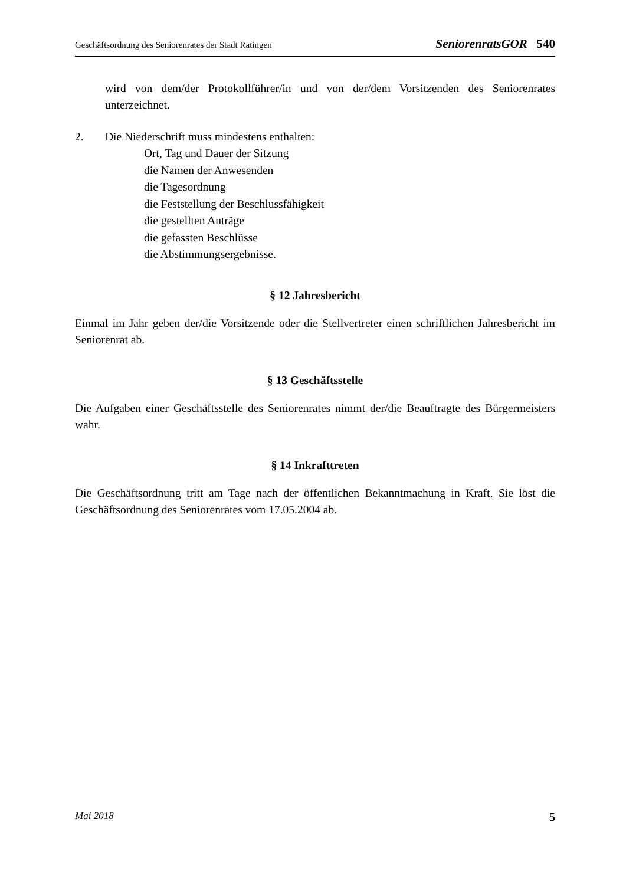Geschäftsordnung des Seniorenrates der Stadt Ratingen SeniorenratsGOR 540
wird von dem/der Protokollführer/in und von der/dem Vorsitzenden des Seniorenrates unterzeichnet.
2. Die Niederschrift muss mindestens enthalten:
Ort, Tag und Dauer der Sitzung
die Namen der Anwesenden
die Tagesordnung
die Feststellung der Beschlussfähigkeit
die gestellten Anträge
die gefassten Beschlüsse
die Abstimmungsergebnisse.
§ 12 Jahresbericht
Einmal im Jahr geben der/die Vorsitzende oder die Stellvertreter einen schriftlichen Jahresbericht im Seniorenrat ab.
§ 13 Geschäftsstelle
Die Aufgaben einer Geschäftsstelle des Seniorenrates nimmt der/die Beauftragte des Bürgermeisters wahr.
§ 14 Inkrafttreten
Die Geschäftsordnung tritt am Tage nach der öffentlichen Bekanntmachung in Kraft. Sie löst die Geschäftsordnung des Seniorenrates vom 17.05.2004 ab.
Mai 2018 5